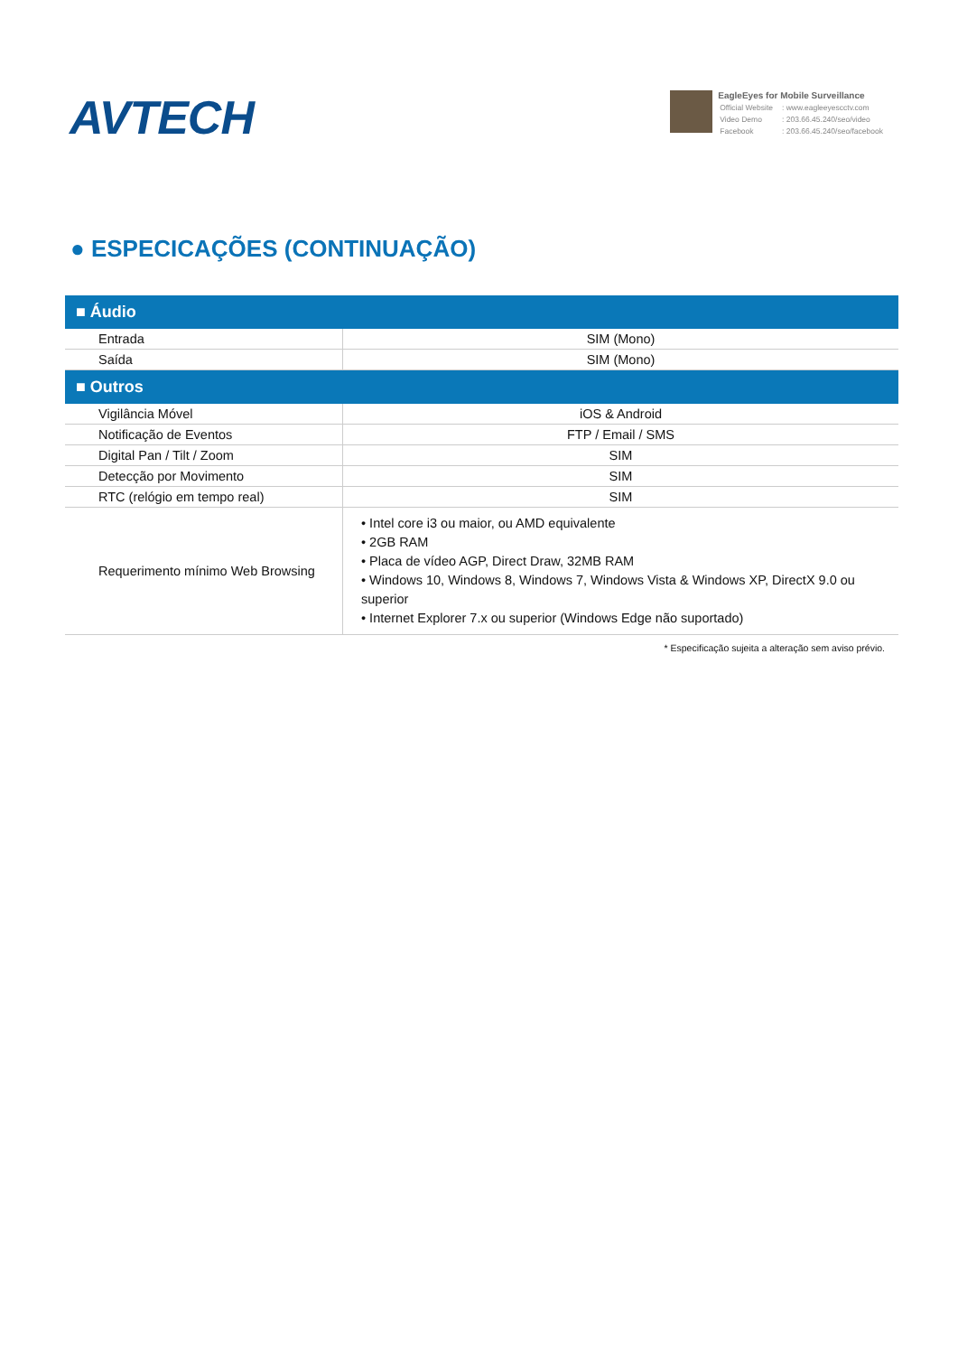AVTECH
EagleEyes for Mobile Surveillance
| Official Website | : www.eagleeyescctv.com |
| Video Demo | : 203.66.45.240/seo/video |
| Facebook | : 203.66.45.240/seo/facebook |
● ESPECICAÇÕES (CONTINUAÇÃO)
| ■ Áudio | |
| --- | --- |
| Entrada | SIM (Mono) |
| Saída | SIM (Mono) |
| ■ Outros | |
| Vigilância Móvel | iOS & Android |
| Notificação de Eventos | FTP / Email / SMS |
| Digital Pan / Tilt / Zoom | SIM |
| Detecção por Movimento | SIM |
| RTC (relógio em tempo real) | SIM |
| Requerimento mínimo Web Browsing | • Intel core i3 ou maior, ou AMD equivalente • 2GB RAM • Placa de vídeo AGP, Direct Draw, 32MB RAM • Windows 10, Windows 8, Windows 7, Windows Vista & Windows XP, DirectX 9.0 ou superior • Internet Explorer 7.x ou superior (Windows Edge não suportado) |
* Especificação sujeita a alteração sem aviso prévio.